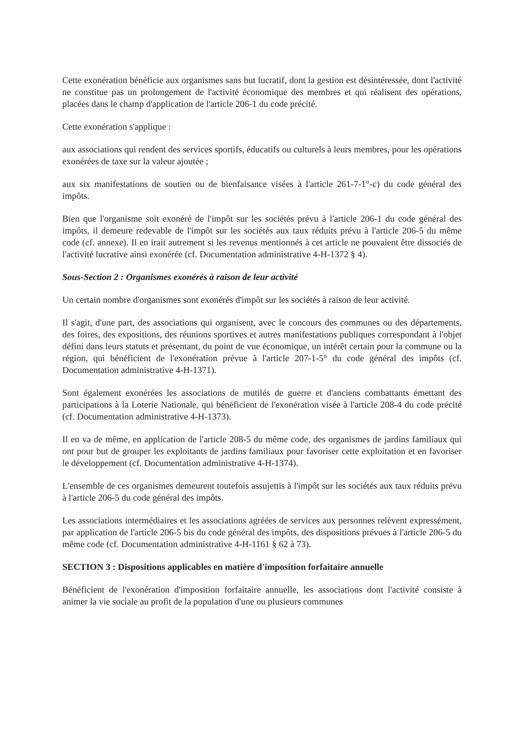Cette exonération bénéficie aux organismes sans but lucratif, dont la gestion est désintéressée, dont l'activité ne constitue pas un prolongement de l'activité économique des membres et qui réalisent des opérations, placées dans le champ d'application de l'article 206-1 du code précité.
Cette exonération s'applique :
aux associations qui rendent des services sportifs, éducatifs ou culturels à leurs membres, pour les opérations exonérées de taxe sur la valeur ajoutée ;
aux six manifestations de soutien ou de bienfaisance visées à l'article 261-7-1°-c) du code général des impôts.
Bien que l'organisme soit exonéré de l'impôt sur les sociétés prévu à l'article 206-1 du code général des impôts, il demeure redevable de l'impôt sur les sociétés aux taux réduits prévu à l'article 206-5 du même code (cf. annexe). Il en irait autrement si les revenus mentionnés à cet article ne pouvaient être dissociés de l'activité lucrative ainsi exonérée (cf. Documentation administrative 4-H-1372 § 4).
Sous-Section 2 : Organismes exonérés à raison de leur activité
Un certain nombre d'organismes sont exonérés d'impôt sur les sociétés à raison de leur activité.
Il s'agit, d'une part, des associations qui organisent, avec le concours des communes ou des départements, des foires, des expositions, des réunions sportives et autres manifestations publiques correspondant à l'objet défini dans leurs statuts et présentant, du point de vue économique, un intérêt certain pour la commune ou la région, qui bénéficient de l'exonération prévue à l'article 207-1-5° du code général des impôts (cf. Documentation administrative 4-H-1371).
Sont également exonérées les associations de mutilés de guerre et d'anciens combattants émettant des participations à la Loterie Nationale, qui bénéficient de l'exonération visée à l'article 208-4 du code précité (cf. Documentation administrative 4-H-1373).
Il en va de même, en application de l'article 208-5 du même code, des organismes de jardins familiaux qui ont pour but de grouper les exploitants de jardins familiaux pour favoriser cette exploitation et en favoriser le développement (cf. Documentation administrative 4-H-1374).
L'ensemble de ces organismes demeurent toutefois assujettis à l'impôt sur les sociétés aux taux réduits prévu à l'article 206-5 du code général des impôts.
Les associations intermédiaires et les associations agréées de services aux personnes relèvent expressément, par application de l'article 206-5 bis du code général des impôts, des dispositions prévues à l'article 206-5 du même code (cf. Documentation administrative 4-H-1161 § 62 à 73).
SECTION 3 : Dispositions applicables en matière d'imposition forfaitaire annuelle
Bénéficient de l'exonération d'imposition forfaitaire annuelle, les associations dont l'activité consiste à animer la vie sociale au profit de la population d'une ou plusieurs communes